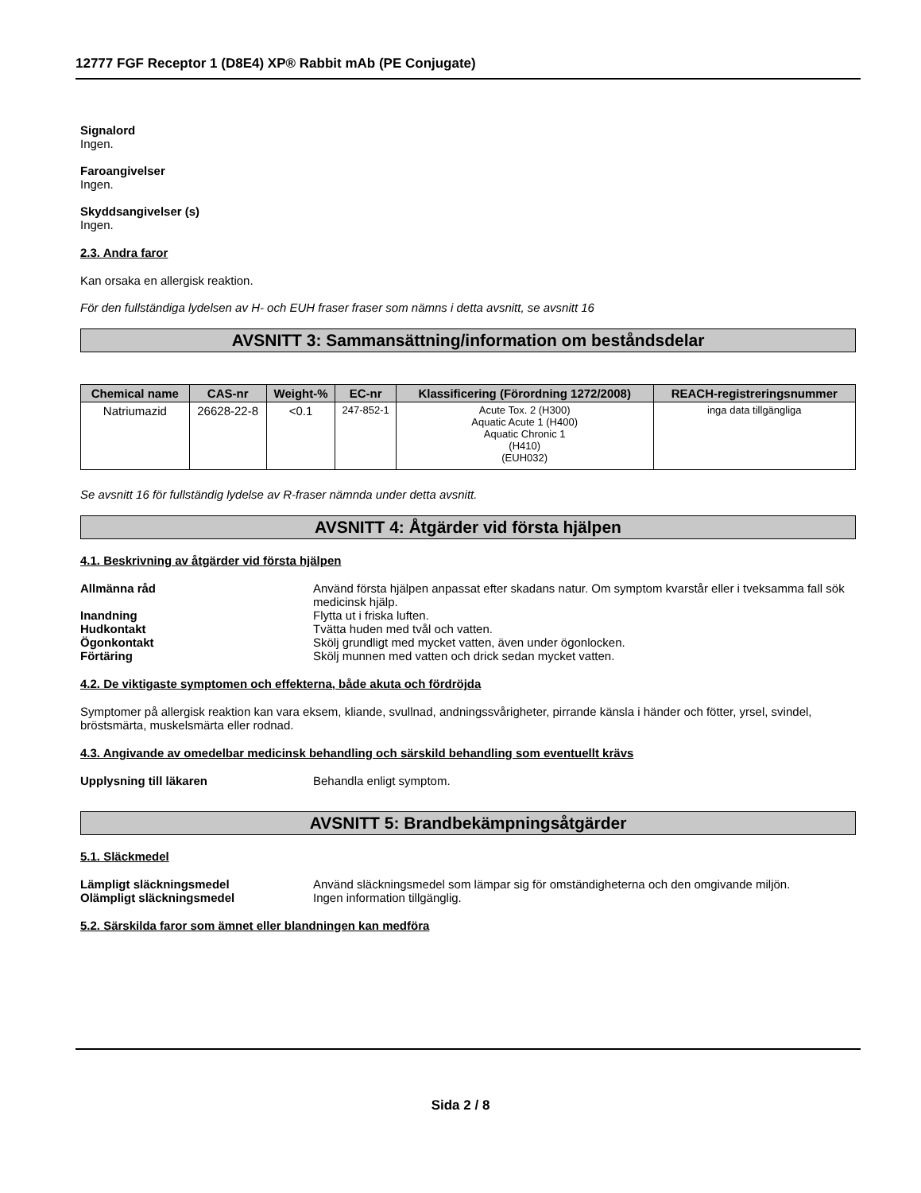12777 FGF Receptor 1 (D8E4) XP® Rabbit mAb (PE Conjugate)
Signalord
Ingen.
Faroangivelser
Ingen.
Skyddsangivelser (s)
Ingen.
2.3. Andra faror
Kan orsaka en allergisk reaktion.
För den fullständiga lydelsen av H- och EUH fraser fraser som nämns i detta avsnitt, se avsnitt 16
AVSNITT 3: Sammansättning/information om beståndsdelar
| Chemical name | CAS-nr | Weight-% | EC-nr | Klassificering (Förordning 1272/2008) | REACH-registreringsnummer |
| --- | --- | --- | --- | --- | --- |
| Natriumazid | 26628-22-8 | <0.1 | 247-852-1 | Acute Tox. 2 (H300) Aquatic Acute 1 (H400) Aquatic Chronic 1 (H410) (EUH032) | inga data tillgängliga |
Se avsnitt 16 för fullständig lydelse av R-fraser nämnda under detta avsnitt.
AVSNITT 4: Åtgärder vid första hjälpen
4.1. Beskrivning av åtgärder vid första hjälpen
Allmänna råd Använd första hjälpen anpassat efter skadans natur. Om symptom kvarstår eller i tveksamma fall sök medicinsk hjälp.
Inandning Flytta ut i friska luften.
Hudkontakt Tvätta huden med tvål och vatten.
Ögonkontakt Skölj grundligt med mycket vatten, även under ögonlocken.
Förtäring Skölj munnen med vatten och drick sedan mycket vatten.
4.2. De viktigaste symptomen och effekterna, både akuta och fördröjda
Symptomer på allergisk reaktion kan vara eksem, kliande, svullnad, andningssvårigheter, pirrande känsla i händer och fötter, yrsel, svindel, bröstsmärta, muskelsmärta eller rodnad.
4.3. Angivande av omedelbar medicinsk behandling och särskild behandling som eventuellt krävs
Upplysning till läkaren Behandla enligt symptom.
AVSNITT 5: Brandbekämpningsåtgärder
5.1. Släckmedel
Lämpligt släckningsmedel Använd släckningsmedel som lämpar sig för omständigheterna och den omgivande miljön.
Olämpligt släckningsmedel Ingen information tillgänglig.
5.2. Särskilda faror som ämnet eller blandningen kan medföra
Sida 2 / 8